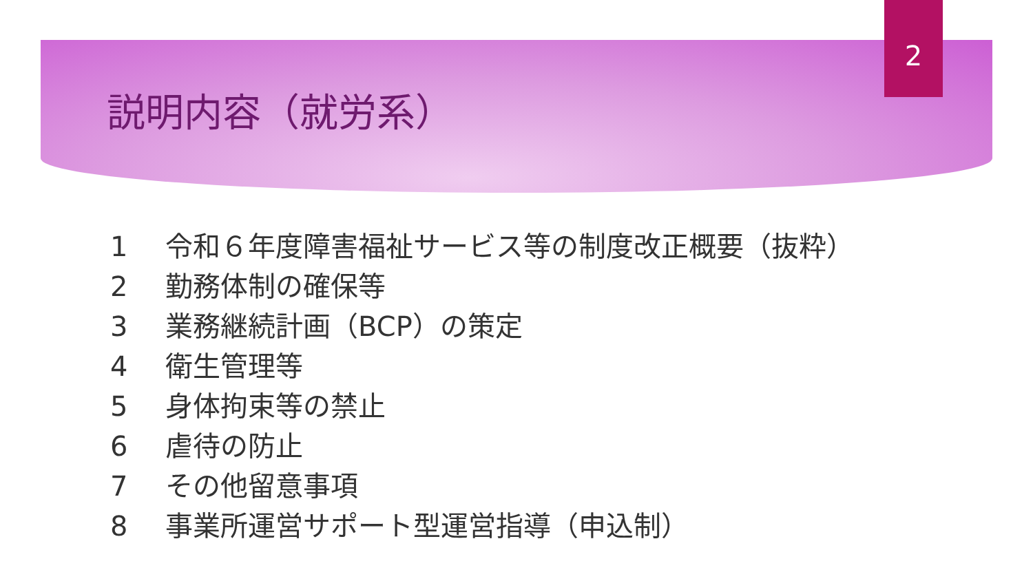2
説明内容（就労系）
1 令和６年度障害福祉サービス等の制度改正概要（抜粋）
2 勤務体制の確保等
3 業務継続計画（BCP）の策定
4 衛生管理等
5 身体拘束等の禁止
6 虐待の防止
7 その他留意事項
8 事業所運営サポート型運営指導（申込制）